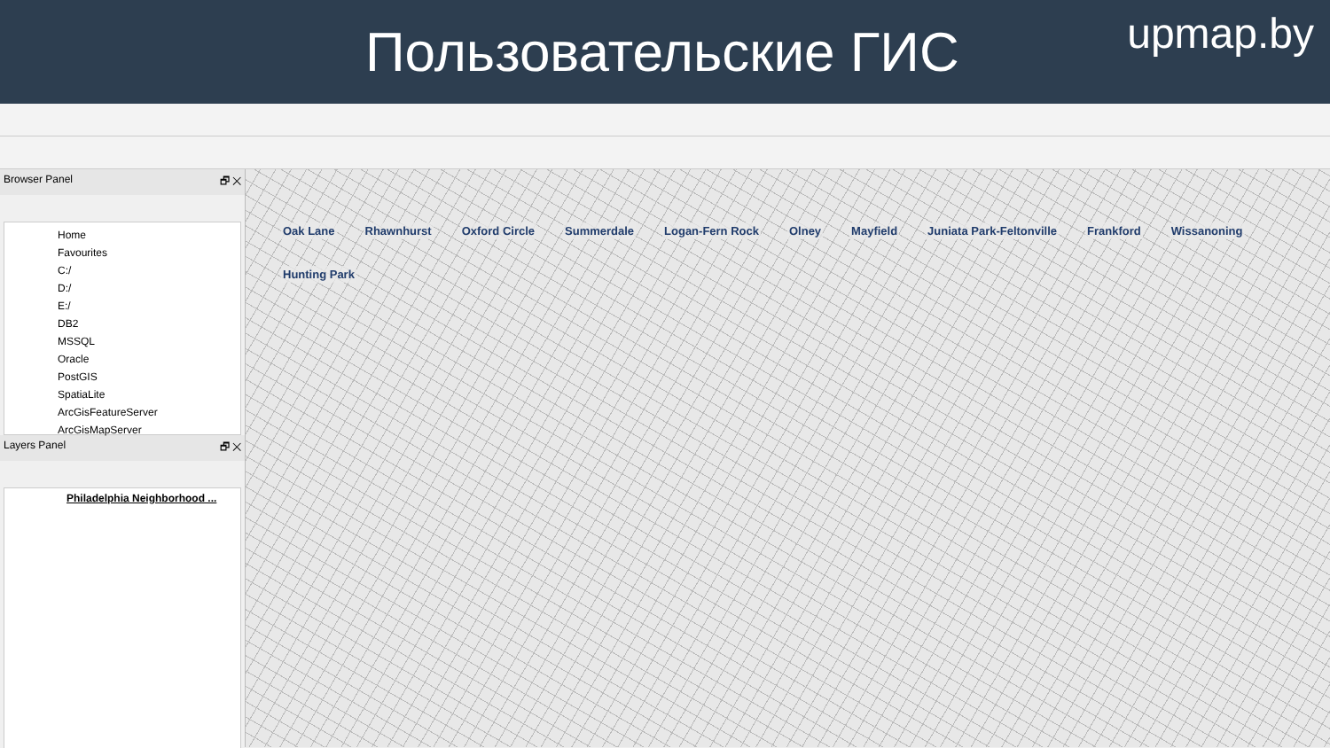Пользовательские ГИС
upmap.by
Browser Panel 🗗 ✕
Home
Favourites
C:/
D:/
E:/
DB2
MSSQL
Oracle
PostGIS
SpatiaLite
ArcGisFeatureServer
ArcGisMapServer
Layers Panel 🗗 ✕
Philadelphia Neighborhood ...
Oak Lane Rhawnhurst Oxford Circle Summerdale Logan-Fern Rock Olney Mayfield Juniata Park-Feltonville Frankford Wissanoning Hunting Park